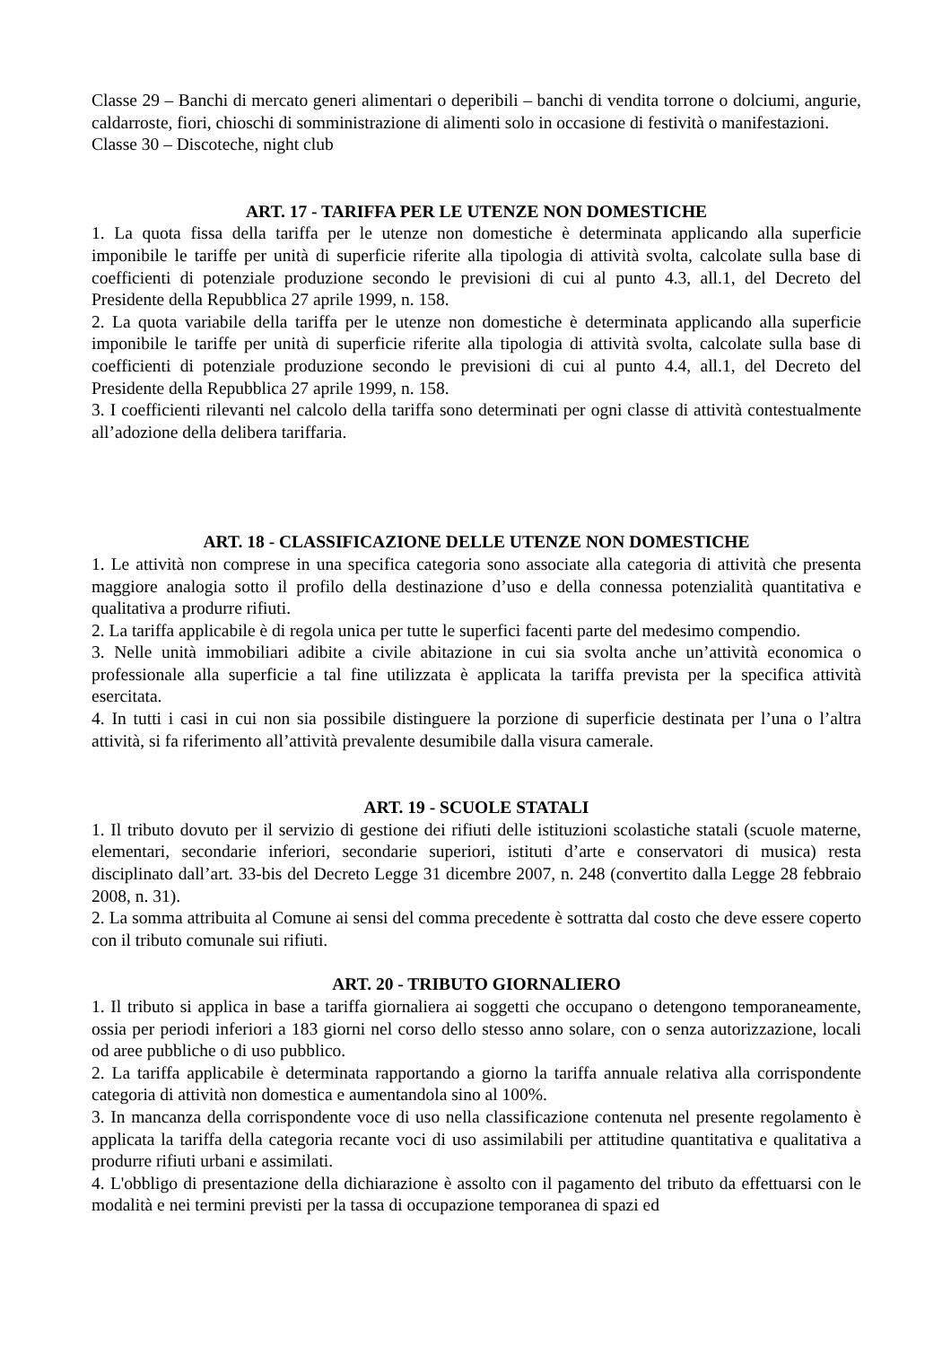Classe 29 – Banchi di mercato generi alimentari o deperibili – banchi di vendita torrone o dolciumi, angurie, caldarroste, fiori, chioschi di somministrazione di alimenti solo in occasione di festività o manifestazioni.
Classe 30 – Discoteche, night club
ART. 17 - TARIFFA PER LE UTENZE NON DOMESTICHE
1. La quota fissa della tariffa per le utenze non domestiche è determinata applicando alla superficie imponibile le tariffe per unità di superficie riferite alla tipologia di attività svolta, calcolate sulla base di coefficienti di potenziale produzione secondo le previsioni di cui al punto 4.3, all.1, del Decreto del Presidente della Repubblica 27 aprile 1999, n. 158.
2. La quota variabile della tariffa per le utenze non domestiche è determinata applicando alla superficie imponibile le tariffe per unità di superficie riferite alla tipologia di attività svolta, calcolate sulla base di coefficienti di potenziale produzione secondo le previsioni di cui al punto 4.4, all.1, del Decreto del Presidente della Repubblica 27 aprile 1999, n. 158.
3. I coefficienti rilevanti nel calcolo della tariffa sono determinati per ogni classe di attività contestualmente all’adozione della delibera tariffaria.
ART. 18 - CLASSIFICAZIONE DELLE UTENZE NON DOMESTICHE
1. Le attività non comprese in una specifica categoria sono associate alla categoria di attività che presenta maggiore analogia sotto il profilo della destinazione d’uso e della connessa potenzialità quantitativa e qualitativa a produrre rifiuti.
2. La tariffa applicabile è di regola unica per tutte le superfici facenti parte del medesimo compendio.
3. Nelle unità immobiliari adibite a civile abitazione in cui sia svolta anche un’attività economica o professionale alla superficie a tal fine utilizzata è applicata la tariffa prevista per la specifica attività esercitata.
4. In tutti i casi in cui non sia possibile distinguere la porzione di superficie destinata per l’una o l’altra attività, si fa riferimento all’attività prevalente desumibile dalla visura camerale.
ART. 19 - SCUOLE STATALI
1. Il tributo dovuto per il servizio di gestione dei rifiuti delle istituzioni scolastiche statali (scuole materne, elementari, secondarie inferiori, secondarie superiori, istituti d’arte e conservatori di musica) resta disciplinato dall’art. 33-bis del Decreto Legge 31 dicembre 2007, n. 248 (convertito dalla Legge 28 febbraio 2008, n. 31).
2. La somma attribuita al Comune ai sensi del comma precedente è sottratta dal costo che deve essere coperto con il tributo comunale sui rifiuti.
ART. 20 - TRIBUTO GIORNALIERO
1. Il tributo si applica in base a tariffa giornaliera ai soggetti che occupano o detengono temporaneamente, ossia per periodi inferiori a 183 giorni nel corso dello stesso anno solare, con o senza autorizzazione, locali od aree pubbliche o di uso pubblico.
2. La tariffa applicabile è determinata rapportando a giorno la tariffa annuale relativa alla corrispondente categoria di attività non domestica e aumentandola sino al 100%.
3. In mancanza della corrispondente voce di uso nella classificazione contenuta nel presente regolamento è applicata la tariffa della categoria recante voci di uso assimilabili per attitudine quantitativa e qualitativa a produrre rifiuti urbani e assimilati.
4. L'obbligo di presentazione della dichiarazione è assolto con il pagamento del tributo da effettuarsi con le modalità e nei termini previsti per la tassa di occupazione temporanea di spazi ed